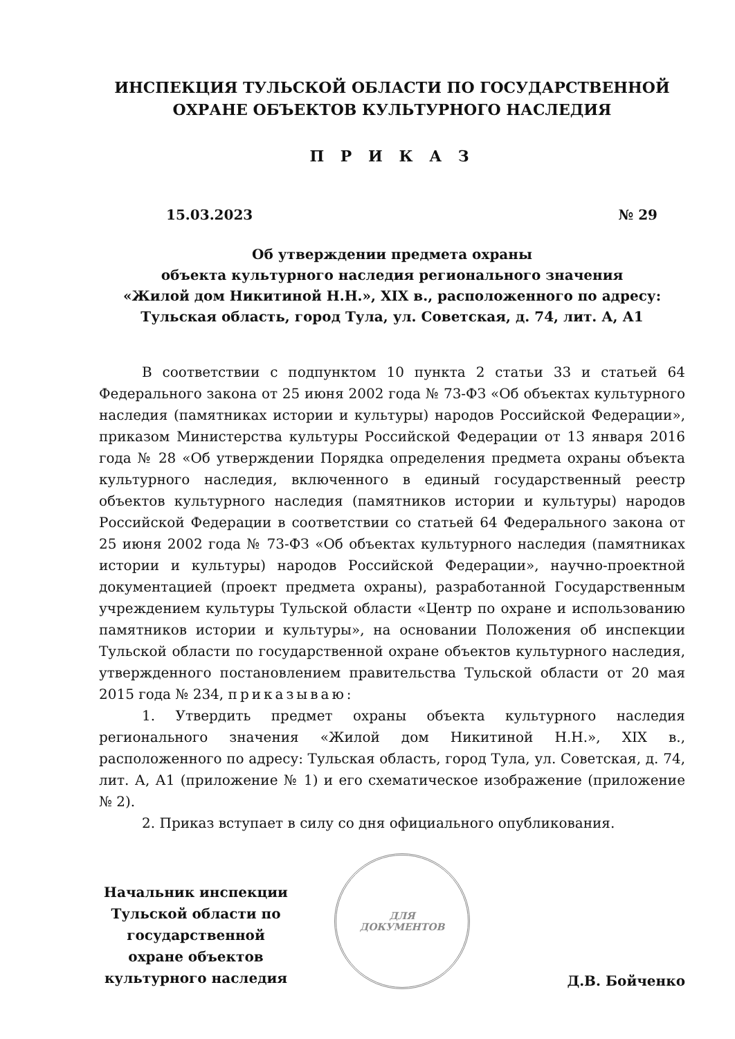ИНСПЕКЦИЯ ТУЛЬСКОЙ ОБЛАСТИ ПО ГОСУДАРСТВЕННОЙ
ОХРАНЕ ОБЪЕКТОВ КУЛЬТУРНОГО НАСЛЕДИЯ
П Р И К А З
15.03.2023 № 29
Об утверждении предмета охраны
объекта культурного наследия регионального значения
«Жилой дом Никитиной Н.Н.», XIX в., расположенного по адресу:
Тульская область, город Тула, ул. Советская, д. 74, лит. А, А1
В соответствии с подпунктом 10 пункта 2 статьи 33 и статьей 64 Федерального закона от 25 июня 2002 года № 73-ФЗ «Об объектах культурного наследия (памятниках истории и культуры) народов Российской Федерации», приказом Министерства культуры Российской Федерации от 13 января 2016 года № 28 «Об утверждении Порядка определения предмета охраны объекта культурного наследия, включенного в единый государственный реестр объектов культурного наследия (памятников истории и культуры) народов Российской Федерации в соответствии со статьей 64 Федерального закона от 25 июня 2002 года № 73-ФЗ «Об объектах культурного наследия (памятниках истории и культуры) народов Российской Федерации», научно-проектной документацией (проект предмета охраны), разработанной Государственным учреждением культуры Тульской области «Центр по охране и использованию памятников истории и культуры», на основании Положения об инспекции Тульской области по государственной охране объектов культурного наследия, утвержденного постановлением правительства Тульской области от 20 мая 2015 года № 234, приказываю:
1. Утвердить предмет охраны объекта культурного наследия регионального значения «Жилой дом Никитиной Н.Н.», XIX в., расположенного по адресу: Тульская область, город Тула, ул. Советская, д. 74, лит. А, А1 (приложение № 1) и его схематическое изображение (приложение № 2).
2. Приказ вступает в силу со дня официального опубликования.
Начальник инспекции Тульской области по государственной охране объектов культурного наследия
ДЛЯ
ДОКУМЕНТОВ
Д.В. Бойченко